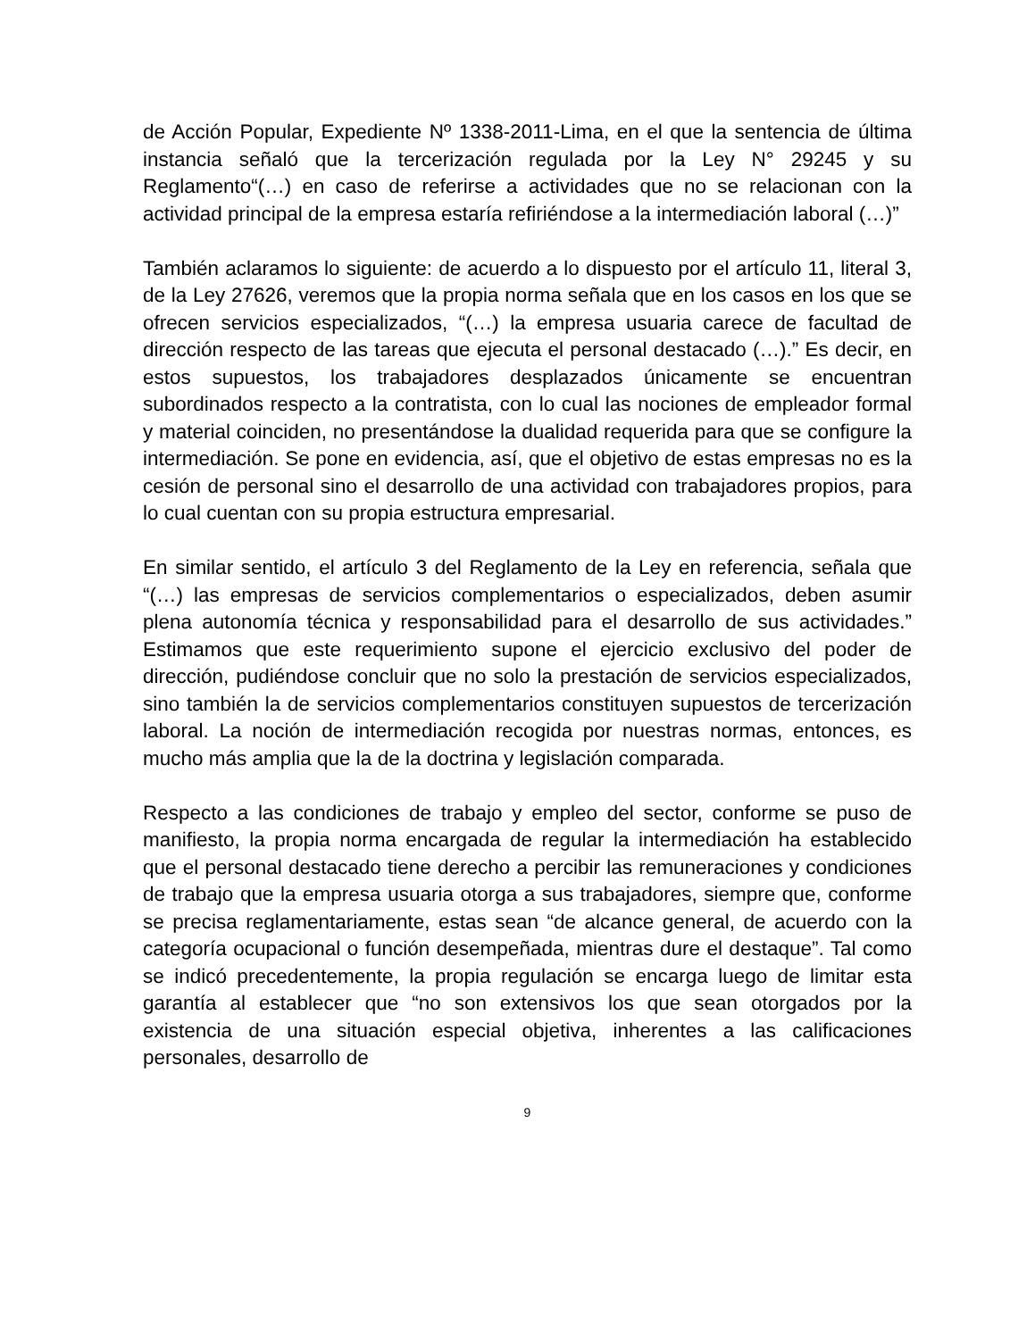de Acción Popular, Expediente Nº 1338-2011-Lima, en el que la sentencia de última instancia señaló que la tercerización regulada por la Ley N° 29245 y su Reglamento“(…) en caso de referirse a actividades que no se relacionan con la actividad principal de la empresa estaría refiriéndose a la intermediación laboral (…)”
También aclaramos lo siguiente: de acuerdo a lo dispuesto por el artículo 11, literal 3, de la Ley 27626, veremos que la propia norma señala que en los casos en los que se ofrecen servicios especializados, “(…) la empresa usuaria carece de facultad de dirección respecto de las tareas que ejecuta el personal destacado (…).” Es decir, en estos supuestos, los trabajadores desplazados únicamente se encuentran subordinados respecto a la contratista, con lo cual las nociones de empleador formal y material coinciden, no presentándose la dualidad requerida para que se configure la intermediación. Se pone en evidencia, así, que el objetivo de estas empresas no es la cesión de personal sino el desarrollo de una actividad con trabajadores propios, para lo cual cuentan con su propia estructura empresarial.
En similar sentido, el artículo 3 del Reglamento de la Ley en referencia, señala que “(…) las empresas de servicios complementarios o especializados, deben asumir plena autonomía técnica y responsabilidad para el desarrollo de sus actividades.” Estimamos que este requerimiento supone el ejercicio exclusivo del poder de dirección, pudiéndose concluir que no solo la prestación de servicios especializados, sino también la de servicios complementarios constituyen supuestos de tercerización laboral. La noción de intermediación recogida por nuestras normas, entonces, es mucho más amplia que la de la doctrina y legislación comparada.
Respecto a las condiciones de trabajo y empleo del sector, conforme se puso de manifiesto, la propia norma encargada de regular la intermediación ha establecido que el personal destacado tiene derecho a percibir las remuneraciones y condiciones de trabajo que la empresa usuaria otorga a sus trabajadores, siempre que, conforme se precisa reglamentariamente, estas sean “de alcance general, de acuerdo con la categoría ocupacional o función desempeñada, mientras dure el destaque”. Tal como se indicó precedentemente, la propia regulación se encarga luego de limitar esta garantía al establecer que “no son extensivos los que sean otorgados por la existencia de una situación especial objetiva, inherentes a las calificaciones personales, desarrollo de
9